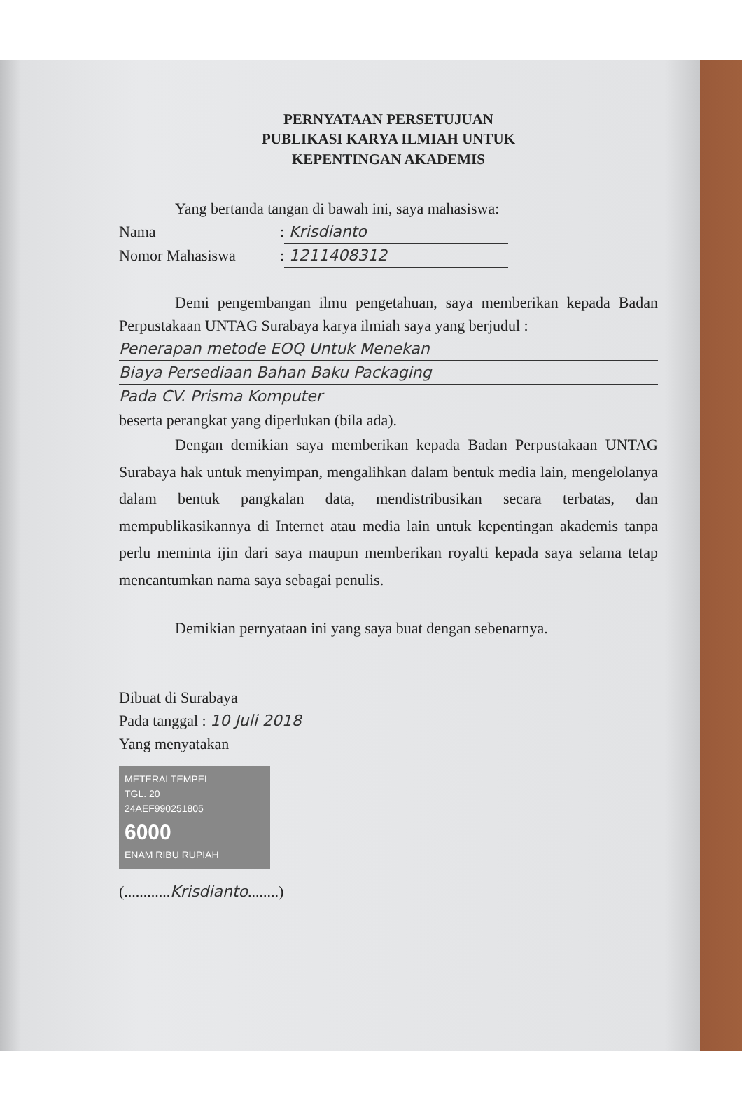PERNYATAAN PERSETUJUAN
PUBLIKASI KARYA ILMIAH UNTUK
KEPENTINGAN AKADEMIS
Yang bertanda tangan di bawah ini, saya mahasiswa:
Nama: Krisdianto
Nomor Mahasiswa: 1211408312
Demi pengembangan ilmu pengetahuan, saya memberikan kepada Badan Perpustakaan UNTAG Surabaya karya ilmiah saya yang berjudul :
Penerapan metode EOQ Untuk Menekan
Biaya Persediaan Bahan Baku Packaging
Pada CV. Prisma Komputer
beserta perangkat yang diperlukan (bila ada).
Dengan demikian saya memberikan kepada Badan Perpustakaan UNTAG Surabaya hak untuk menyimpan, mengalihkan dalam bentuk media lain, mengelolanya dalam bentuk pangkalan data, mendistribusikan secara terbatas, dan mempublikasikannya di Internet atau media lain untuk kepentingan akademis tanpa perlu meminta ijin dari saya maupun memberikan royalti kepada saya selama tetap mencantumkan nama saya sebagai penulis.
Demikian pernyataan ini yang saya buat dengan sebenarnya.
Dibuat di Surabaya
Pada tanggal : 10 Juli 2018
Yang menyatakan
METERAI TEMPEL
TGL. 20
24AEF990251805
6000
ENAM RIBU RUPIAH
(............Krisdianto........)